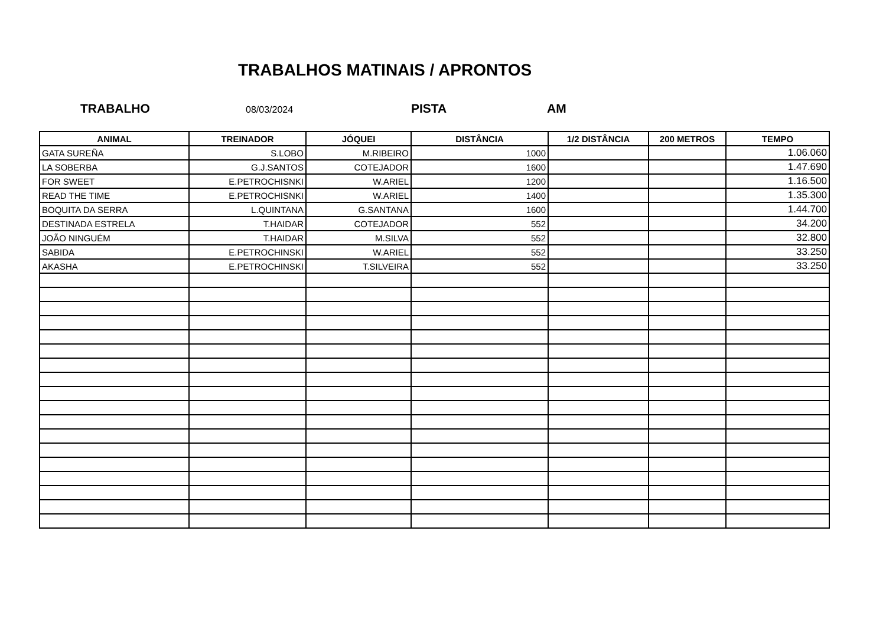TRABALHOS MATINAIS / APRONTOS
TRABALHO
08/03/2024
PISTA AM
| ANIMAL | TREINADOR | JÓQUEI | DISTÂNCIA | 1/2 DISTÂNCIA | 200 METROS | TEMPO |
| --- | --- | --- | --- | --- | --- | --- |
| GATA SUREÑA | S.LOBO | M.RIBEIRO | 1000 | | | 1.06.060 |
| LA SOBERBA | G.J.SANTOS | COTEJADOR | 1600 | | | 1.47.690 |
| FOR SWEET | E.PETROCHISNKI | W.ARIEL | 1200 | | | 1.16.500 |
| READ THE TIME | E.PETROCHISNKI | W.ARIEL | 1400 | | | 1.35.300 |
| BOQUITA DA SERRA | L.QUINTANA | G.SANTANA | 1600 | | | 1.44.700 |
| DESTINADA ESTRELA | T.HAIDAR | COTEJADOR | 552 | | | 34.200 |
| JOÃO NINGUÉM | T.HAIDAR | M.SILVA | 552 | | | 32.800 |
| SABIDA | E.PETROCHINSKI | W.ARIEL | 552 | | | 33.250 |
| AKASHA | E.PETROCHINSKI | T.SILVEIRA | 552 | | | 33.250 |